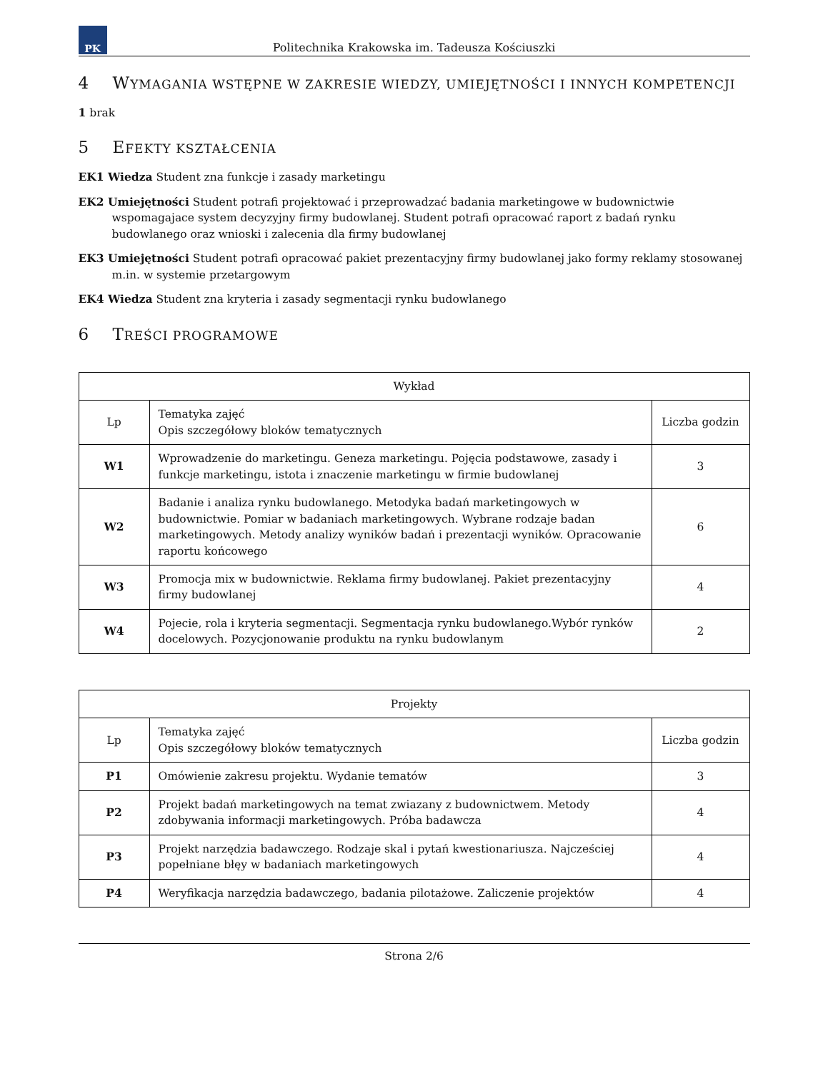PK
Politechnika Krakowska im. Tadeusza Kościuszki
4 WYMAGANIA WSTĘPNE W ZAKRESIE WIEDZY, UMIEJĘTNOŚCI I INNYCH KOMPETENCJI
1 brak
5 EFEKTY KSZTAŁCENIA
EK1 Wiedza Student zna funkcje i zasady marketingu
EK2 Umiejętności Student potrafi projektować i przeprowadzać badania marketingowe w budownictwie wspomagajace system decyzyjny firmy budowlanej. Student potrafi opracować raport z badań rynku budowlanego oraz wnioski i zalecenia dla firmy budowlanej
EK3 Umiejętności Student potrafi opracować pakiet prezentacyjny firmy budowlanej jako formy reklamy stosowanej m.in. w systemie przetargowym
EK4 Wiedza Student zna kryteria i zasady segmentacji rynku budowlanego
6 TREŚCI PROGRAMOWE
| Wykład | | |
| --- | --- | --- |
| Lp | Tematyka zajęć Opis szczegółowy bloków tematycznych | Liczba godzin |
| W1 | Wprowadzenie do marketingu. Geneza marketingu. Pojęcia podstawowe, zasady i funkcje marketingu, istota i znaczenie marketingu w firmie budowlanej | 3 |
| W2 | Badanie i analiza rynku budowlanego. Metodyka badań marketingowych w budownictwie. Pomiar w badaniach marketingowych. Wybrane rodzaje badan marketingowych. Metody analizy wyników badań i prezentacji wyników. Opracowanie raportu końcowego | 6 |
| W3 | Promocja mix w budownictwie. Reklama firmy budowlanej. Pakiet prezentacyjny firmy budowlanej | 4 |
| W4 | Pojecie, rola i kryteria segmentacji. Segmentacja rynku budowlanego.Wybór rynków docelowych. Pozycjonowanie produktu na rynku budowlanym | 2 |
| Projekty | | |
| --- | --- | --- |
| Lp | Tematyka zajęć Opis szczegółowy bloków tematycznych | Liczba godzin |
| P1 | Omówienie zakresu projektu. Wydanie tematów | 3 |
| P2 | Projekt badań marketingowych na temat zwiazany z budownictwem. Metody zdobywania informacji marketingowych. Próba badawcza | 4 |
| P3 | Projekt narzędzia badawczego. Rodzaje skal i pytań kwestionariusza. Najcześciej popełniane błęy w badaniach marketingowych | 4 |
| P4 | Weryfikacja narzędzia badawczego, badania pilotażowe. Zaliczenie projektów | 4 |
Strona 2/6